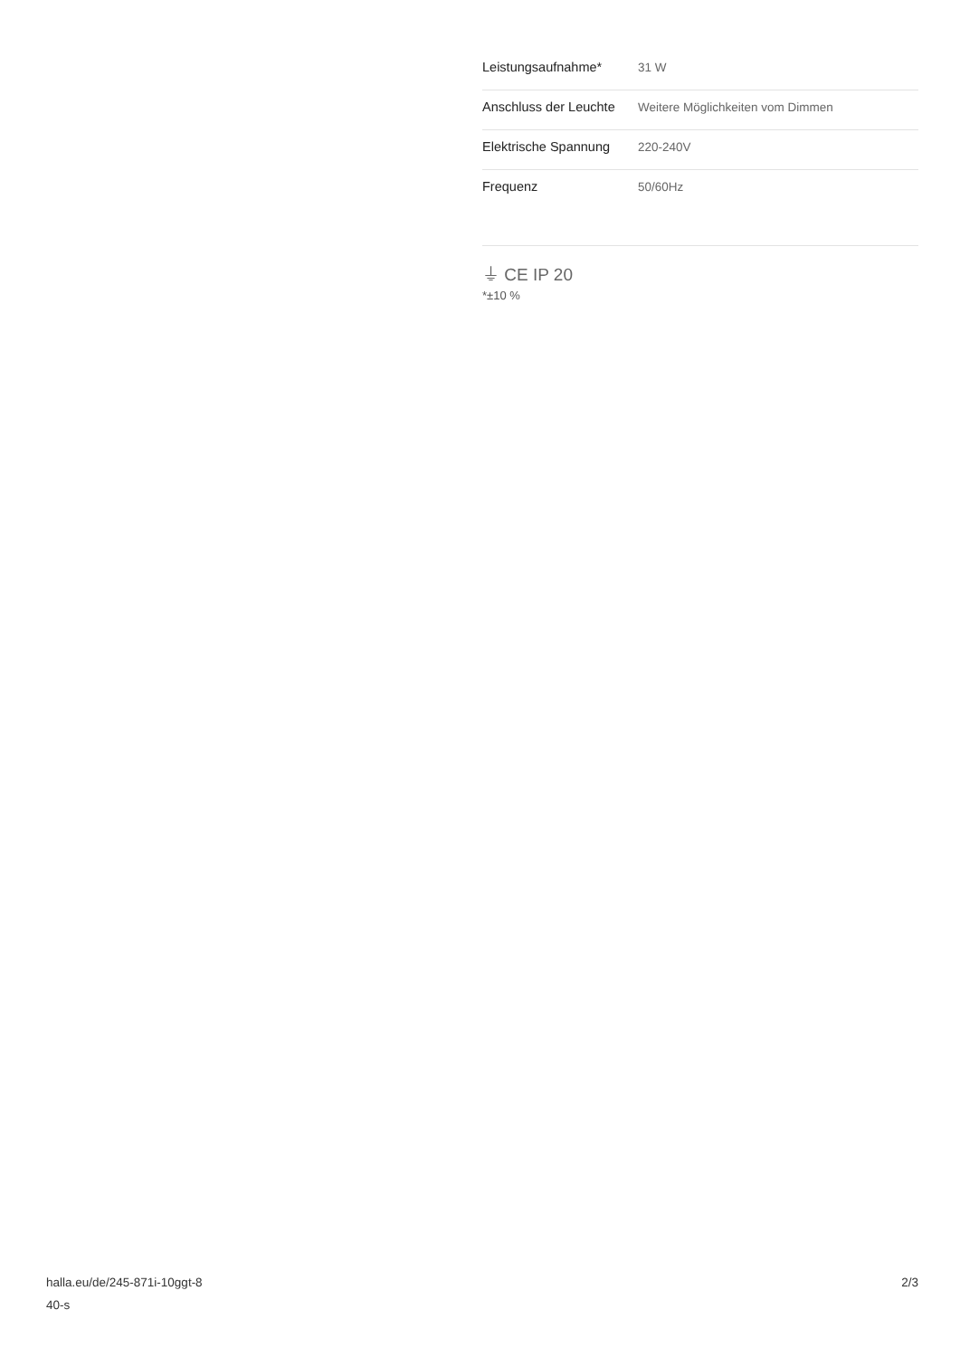| Leistungsaufnahme* | 31 W |
| Anschluss der Leuchte | Weitere Möglichkeiten vom Dimmen |
| Elektrische Spannung | 220-240V |
| Frequenz | 50/60Hz |
⏚ CE IP 20
*±10 %
halla.eu/de/245-871i-10ggt-8
40-s
2/3